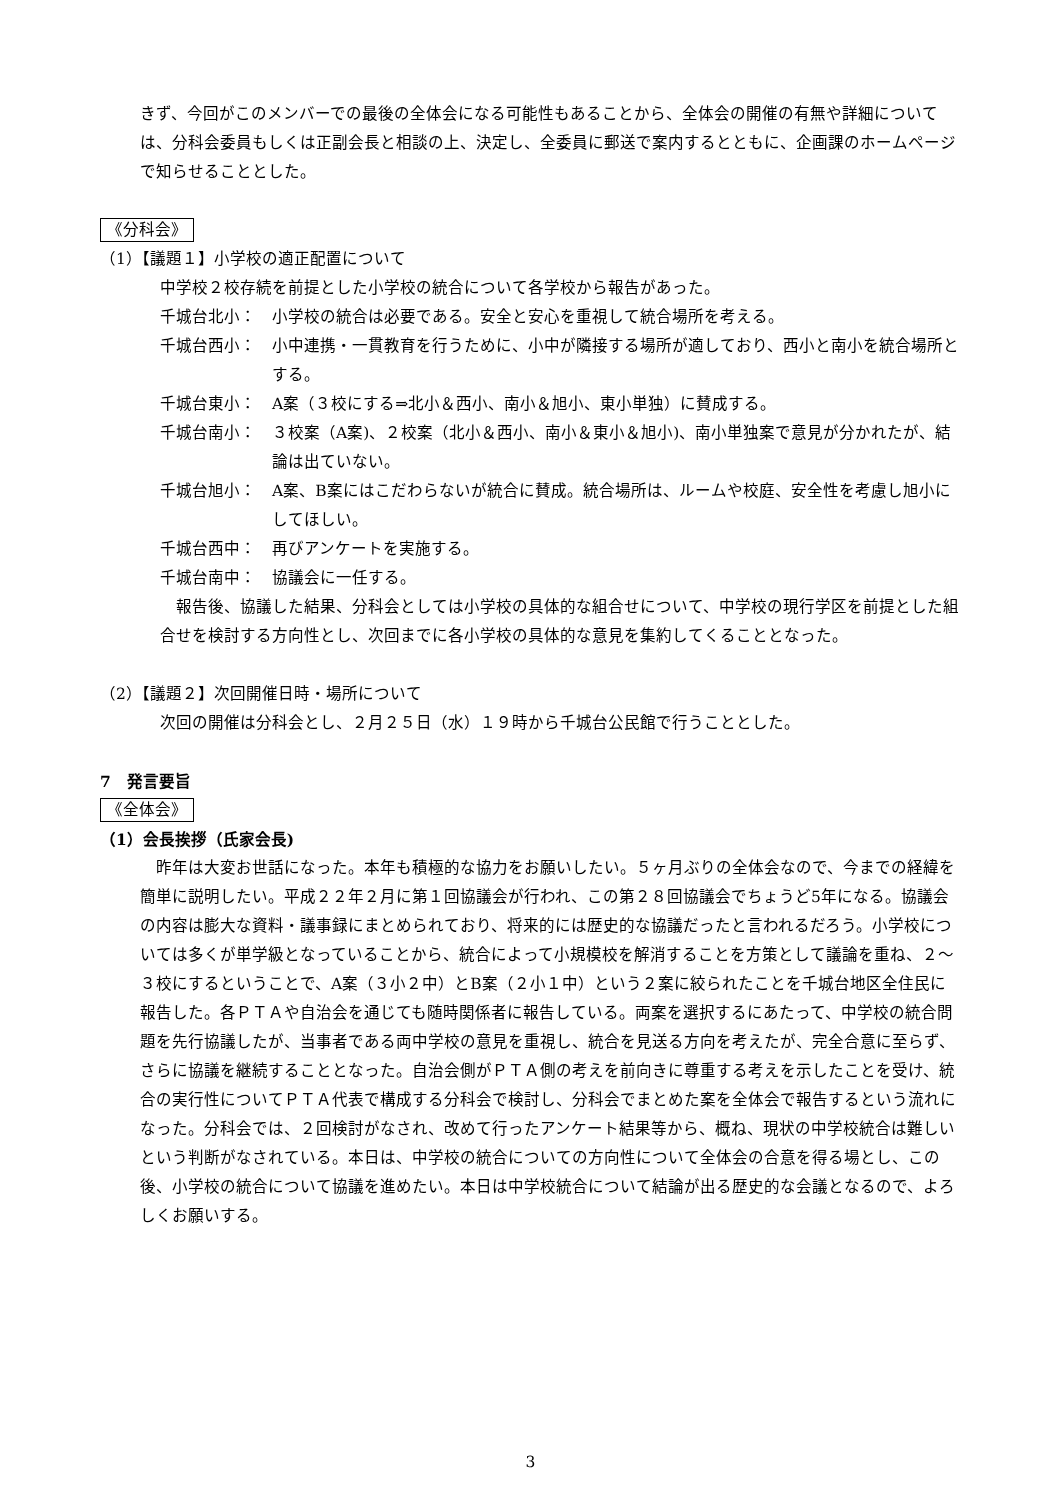きず、今回がこのメンバーでの最後の全体会になる可能性もあることから、全体会の開催の有無や詳細については、分科会委員もしくは正副会長と相談の上、決定し、全委員に郵送で案内するとともに、企画課のホームページで知らせることとした。
《分科会》
（1）【議題１】小学校の適正配置について
中学校２校存続を前提とした小学校の統合について各学校から報告があった。
千城台北小： 小学校の統合は必要である。安全と安心を重視して統合場所を考える。
千城台西小： 小中連携・一貫教育を行うために、小中が隣接する場所が適しており、西小と南小を統合場所とする。
千城台東小： A案（３校にする⇒北小＆西小、南小＆旭小、東小単独）に賛成する。
千城台南小： ３校案（A案)、２校案（北小＆西小、南小＆東小＆旭小)、南小単独案で意見が分かれたが、結論は出ていない。
千城台旭小： A案、B案にはこだわらないが統合に賛成。統合場所は、ルームや校庭、安全性を考慮し旭小にしてほしい。
千城台西中： 再びアンケートを実施する。
千城台南中： 協議会に一任する。
　報告後、協議した結果、分科会としては小学校の具体的な組合せについて、中学校の現行学区を前提とした組合せを検討する方向性とし、次回までに各小学校の具体的な意見を集約してくることとなった。
（2）【議題２】次回開催日時・場所について
次回の開催は分科会とし、２月２５日（水）１９時から千城台公民館で行うこととした。
7　発言要旨
《全体会》
（1）会長挨拶（氏家会長)
　昨年は大変お世話になった。本年も積極的な協力をお願いしたい。５ヶ月ぶりの全体会なので、今までの経緯を簡単に説明したい。平成２２年２月に第１回協議会が行われ、この第２８回協議会でちょうど5年になる。協議会の内容は膨大な資料・議事録にまとめられており、将来的には歴史的な協議だったと言われるだろう。小学校については多くが単学級となっていることから、統合によって小規模校を解消することを方策として議論を重ね、２～３校にするということで、A案（３小２中）とB案（２小１中）という２案に絞られたことを千城台地区全住民に報告した。各ＰＴＡや自治会を通じても随時関係者に報告している。両案を選択するにあたって、中学校の統合問題を先行協議したが、当事者である両中学校の意見を重視し、統合を見送る方向を考えたが、完全合意に至らず、さらに協議を継続することとなった。自治会側がＰＴＡ側の考えを前向きに尊重する考えを示したことを受け、統合の実行性についてＰＴＡ代表で構成する分科会で検討し、分科会でまとめた案を全体会で報告するという流れになった。分科会では、２回検討がなされ、改めて行ったアンケート結果等から、概ね、現状の中学校統合は難しいという判断がなされている。本日は、中学校の統合についての方向性について全体会の合意を得る場とし、この後、小学校の統合について協議を進めたい。本日は中学校統合について結論が出る歴史的な会議となるので、よろしくお願いする。
3